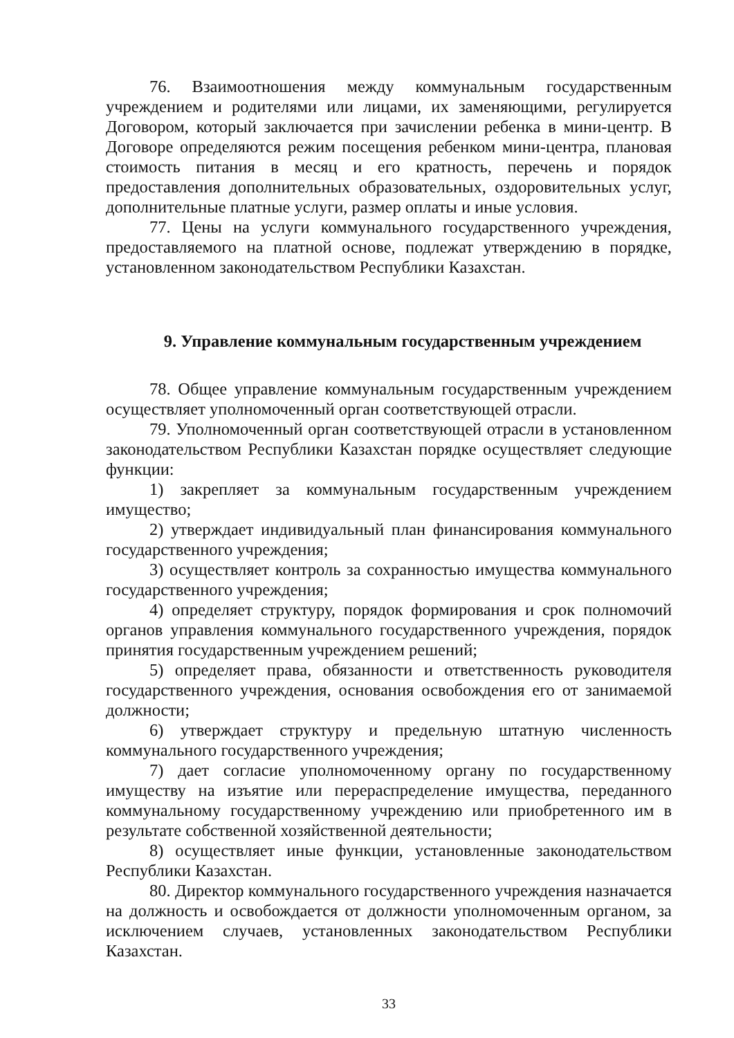76. Взаимоотношения между коммунальным государственным учреждением и родителями или лицами, их заменяющими, регулируется Договором, который заключается при зачислении ребенка в мини-центр. В Договоре определяются режим посещения ребенком мини-центра, плановая стоимость питания в месяц и его кратность, перечень и порядок предоставления дополнительных образовательных, оздоровительных услуг, дополнительные платные услуги, размер оплаты и иные условия.
77. Цены на услуги коммунального государственного учреждения, предоставляемого на платной основе, подлежат утверждению в порядке, установленном законодательством Республики Казахстан.
9. Управление коммунальным государственным учреждением
78. Общее управление коммунальным государственным учреждением осуществляет уполномоченный орган соответствующей отрасли.
79. Уполномоченный орган соответствующей отрасли в установленном законодательством Республики Казахстан порядке осуществляет следующие функции:
1) закрепляет за коммунальным государственным учреждением имущество;
2) утверждает индивидуальный план финансирования коммунального государственного учреждения;
3) осуществляет контроль за сохранностью имущества коммунального государственного учреждения;
4) определяет структуру, порядок формирования и срок полномочий органов управления коммунального государственного учреждения, порядок принятия государственным учреждением решений;
5) определяет права, обязанности и ответственность руководителя государственного учреждения, основания освобождения его от занимаемой должности;
6) утверждает структуру и предельную штатную численность коммунального государственного учреждения;
7) дает согласие уполномоченному органу по государственному имуществу на изъятие или перераспределение имущества, переданного коммунальному государственному учреждению или приобретенного им в результате собственной хозяйственной деятельности;
8) осуществляет иные функции, установленные законодательством Республики Казахстан.
80. Директор коммунального государственного учреждения назначается на должность и освобождается от должности уполномоченным органом, за исключением случаев, установленных законодательством Республики Казахстан.
33